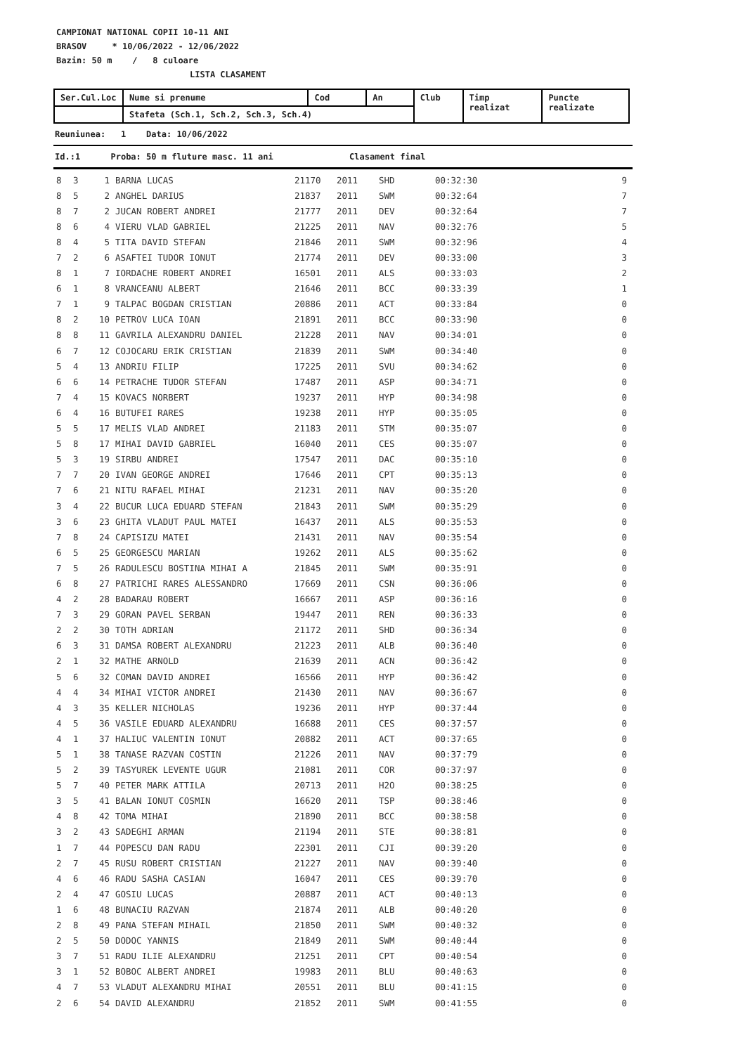CAMPIONAT NATIONAL COPII 10-11 ANI
BRASOV * 10/06/2022 - 12/06/2022
Bazin: 50 m / 8 culoare
LISTA CLASAMENT
| Ser.Cul.Loc | Nume si prenume | Cod | An | Club | Timp realizat | Puncte realizate |
| --- | --- | --- | --- | --- | --- | --- |
| | Stafeta (Sch.1, Sch.2, Sch.3, Sch.4) | | | | | |
Reuniunea: 1 Data: 10/06/2022
Id.:1 Proba: 50 m fluture masc. 11 ani Clasament final
| 8 | 3 | 1 | BARNA LUCAS | 21170 | 2011 | SHD | 00:32:30 | 9 |
| 8 | 5 | 2 | ANGHEL DARIUS | 21837 | 2011 | SWM | 00:32:64 | 7 |
| 8 | 7 | 2 | JUCAN ROBERT ANDREI | 21777 | 2011 | DEV | 00:32:64 | 7 |
| 8 | 6 | 4 | VIERU VLAD GABRIEL | 21225 | 2011 | NAV | 00:32:76 | 5 |
| 8 | 4 | 5 | TITA DAVID STEFAN | 21846 | 2011 | SWM | 00:32:96 | 4 |
| 7 | 2 | 6 | ASAFTEI TUDOR IONUT | 21774 | 2011 | DEV | 00:33:00 | 3 |
| 8 | 1 | 7 | IORDACHE ROBERT ANDREI | 16501 | 2011 | ALS | 00:33:03 | 2 |
| 6 | 1 | 8 | VRANCEANU ALBERT | 21646 | 2011 | BCC | 00:33:39 | 1 |
| 7 | 1 | 9 | TALPAC BOGDAN CRISTIAN | 20886 | 2011 | ACT | 00:33:84 | 0 |
| 8 | 2 | 10 | PETROV LUCA IOAN | 21891 | 2011 | BCC | 00:33:90 | 0 |
| 8 | 8 | 11 | GAVRILA ALEXANDRU DANIEL | 21228 | 2011 | NAV | 00:34:01 | 0 |
| 6 | 7 | 12 | COJOCARU ERIK CRISTIAN | 21839 | 2011 | SWM | 00:34:40 | 0 |
| 5 | 4 | 13 | ANDRIU FILIP | 17225 | 2011 | SVU | 00:34:62 | 0 |
| 6 | 6 | 14 | PETRACHE TUDOR STEFAN | 17487 | 2011 | ASP | 00:34:71 | 0 |
| 7 | 4 | 15 | KOVACS NORBERT | 19237 | 2011 | HYP | 00:34:98 | 0 |
| 6 | 4 | 16 | BUTUFEI RARES | 19238 | 2011 | HYP | 00:35:05 | 0 |
| 5 | 5 | 17 | MELIS VLAD ANDREI | 21183 | 2011 | STM | 00:35:07 | 0 |
| 5 | 8 | 17 | MIHAI DAVID GABRIEL | 16040 | 2011 | CES | 00:35:07 | 0 |
| 5 | 3 | 19 | SIRBU ANDREI | 17547 | 2011 | DAC | 00:35:10 | 0 |
| 7 | 7 | 20 | IVAN GEORGE ANDREI | 17646 | 2011 | CPT | 00:35:13 | 0 |
| 7 | 6 | 21 | NITU RAFAEL MIHAI | 21231 | 2011 | NAV | 00:35:20 | 0 |
| 3 | 4 | 22 | BUCUR LUCA EDUARD STEFAN | 21843 | 2011 | SWM | 00:35:29 | 0 |
| 3 | 6 | 23 | GHITA VLADUT PAUL MATEI | 16437 | 2011 | ALS | 00:35:53 | 0 |
| 7 | 8 | 24 | CAPISIZU MATEI | 21431 | 2011 | NAV | 00:35:54 | 0 |
| 6 | 5 | 25 | GEORGESCU MARIAN | 19262 | 2011 | ALS | 00:35:62 | 0 |
| 7 | 5 | 26 | RADULESCU BOSTINA MIHAI A | 21845 | 2011 | SWM | 00:35:91 | 0 |
| 6 | 8 | 27 | PATRICHI RARES ALESSANDRO | 17669 | 2011 | CSN | 00:36:06 | 0 |
| 4 | 2 | 28 | BADARAU ROBERT | 16667 | 2011 | ASP | 00:36:16 | 0 |
| 7 | 3 | 29 | GORAN PAVEL SERBAN | 19447 | 2011 | REN | 00:36:33 | 0 |
| 2 | 2 | 30 | TOTH ADRIAN | 21172 | 2011 | SHD | 00:36:34 | 0 |
| 6 | 3 | 31 | DAMSA ROBERT ALEXANDRU | 21223 | 2011 | ALB | 00:36:40 | 0 |
| 2 | 1 | 32 | MATHE ARNOLD | 21639 | 2011 | ACN | 00:36:42 | 0 |
| 5 | 6 | 32 | COMAN DAVID ANDREI | 16566 | 2011 | HYP | 00:36:42 | 0 |
| 4 | 4 | 34 | MIHAI VICTOR ANDREI | 21430 | 2011 | NAV | 00:36:67 | 0 |
| 4 | 3 | 35 | KELLER NICHOLAS | 19236 | 2011 | HYP | 00:37:44 | 0 |
| 4 | 5 | 36 | VASILE EDUARD ALEXANDRU | 16688 | 2011 | CES | 00:37:57 | 0 |
| 4 | 1 | 37 | HALIUC VALENTIN IONUT | 20882 | 2011 | ACT | 00:37:65 | 0 |
| 5 | 1 | 38 | TANASE RAZVAN COSTIN | 21226 | 2011 | NAV | 00:37:79 | 0 |
| 5 | 2 | 39 | TASYUREK LEVENTE UGUR | 21081 | 2011 | COR | 00:37:97 | 0 |
| 5 | 7 | 40 | PETER MARK ATTILA | 20713 | 2011 | H2O | 00:38:25 | 0 |
| 3 | 5 | 41 | BALAN IONUT COSMIN | 16620 | 2011 | TSP | 00:38:46 | 0 |
| 4 | 8 | 42 | TOMA MIHAI | 21890 | 2011 | BCC | 00:38:58 | 0 |
| 3 | 2 | 43 | SADEGHI ARMAN | 21194 | 2011 | STE | 00:38:81 | 0 |
| 1 | 7 | 44 | POPESCU DAN RADU | 22301 | 2011 | CJI | 00:39:20 | 0 |
| 2 | 7 | 45 | RUSU ROBERT CRISTIAN | 21227 | 2011 | NAV | 00:39:40 | 0 |
| 4 | 6 | 46 | RADU SASHA CASIAN | 16047 | 2011 | CES | 00:39:70 | 0 |
| 2 | 4 | 47 | GOSIU LUCAS | 20887 | 2011 | ACT | 00:40:13 | 0 |
| 1 | 6 | 48 | BUNACIU RAZVAN | 21874 | 2011 | ALB | 00:40:20 | 0 |
| 2 | 8 | 49 | PANA STEFAN MIHAIL | 21850 | 2011 | SWM | 00:40:32 | 0 |
| 2 | 5 | 50 | DODOC YANNIS | 21849 | 2011 | SWM | 00:40:44 | 0 |
| 3 | 7 | 51 | RADU ILIE ALEXANDRU | 21251 | 2011 | CPT | 00:40:54 | 0 |
| 3 | 1 | 52 | BOBOC ALBERT ANDREI | 19983 | 2011 | BLU | 00:40:63 | 0 |
| 4 | 7 | 53 | VLADUT ALEXANDRU MIHAI | 20551 | 2011 | BLU | 00:41:15 | 0 |
| 2 | 6 | 54 | DAVID ALEXANDRU | 21852 | 2011 | SWM | 00:41:55 | 0 |